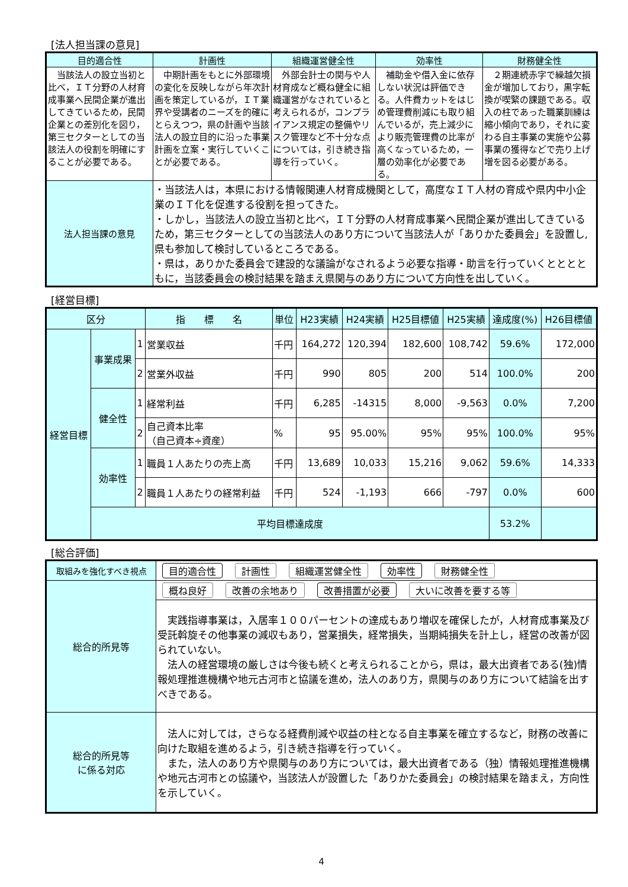[法人担当課の意見]
| 目的適合性 | 計画性 | 組織運営健全性 | 効率性 | 財務健全性 |
| --- | --- | --- | --- | --- |
| 当該法人の設立当初と比べ，ＩＴ分野の人材育成事業へ民間企業が進出してきているため，民間企業との差別化を図り，第三セクターとしての当該法人の役割を明確にすることが必要である。 | 中期計画をもとに外部環境の変化を反映しながら年次計画を策定しているが，ＩＴ業界や受講者のニーズを的確にとらえつつ，県の計画や当該法人の設立目的に沿った事業計画を立案・実行していくことが必要である。 | 外部会計士の関与や人材育成など概ね健全に組織運営がなされていると考えられるが，コンプライアンス規定の整備やリスク管理など不十分な点については，引き続き指導を行っていく。 | 補助金や借入金に依存しない状況は評価できる。人件費カットをはじめ管理費削減にも取り組んでいるが，売上減少により販売管理費の比率が高くなっているため，一層の効率化が必要である。 | ２期連続赤字で繰越欠損金が増加しており，黒字転換が喫緊の課題である。収入の柱であった職業訓練は縮小傾向であり，それに変わる自主事業の実施や公募事業の獲得などで売り上げ増を図る必要がある。 |
| 法人担当課の意見 | ・当該法人は，本県における情報関連人材育成機関として，高度なＩＴ人材の育成や県内中小企業のＩＴ化を促進する役割を担ってきた。 ・しかし，当該法人の設立当初と比べ，ＩＴ分野の人材育成事業へ民間企業が進出してきているため，第三セクターとしての当該法人のあり方について当該法人が「ありかた委員会」を設置し,県も参加して検討しているところである。 ・県は，ありかた委員会で建設的な議論がなされるよう必要な指導・助言を行っていくとととともに，当該委員会の検討結果を踏まえ県関与のあり方について方向性を出していく。 | | | |
[経営目標]
| 区分 | | | 指 標 名 | 単位 | H23実績 | H24実績 | H25目標値 | H25実績 | 達成度(%) | H26目標値 |
| --- | --- | --- | --- | --- | --- | --- | --- | --- | --- | --- |
| 経営目標 | 事業成果 | 1 | 営業収益 | 千円 | 164,272 | 120,394 | 182,600 | 108,742 | 59.6% | 172,000 |
| | | 2 | 営業外収益 | 千円 | 990 | 805 | 200 | 514 | 100.0% | 200 |
| | 健全性 | 1 | 経常利益 | 千円 | 6,285 | -14315 | 8,000 | -9,563 | 0.0% | 7,200 |
| | | 2 | 自己資本比率 （自己資本÷資産） | % | 95 | 95.00% | 95% | 95% | 100.0% | 95% |
| | 効率性 | 1 | 職員１人あたりの売上高 | 千円 | 13,689 | 10,033 | 15,216 | 9,062 | 59.6% | 14,333 |
| | | 2 | 職員１人あたりの経常利益 | 千円 | 524 | -1,193 | 666 | -797 | 0.0% | 600 |
| | 平均目標達成度 | | | | | | | | 53.2% | |
[総合評価]
| 取組みを強化すべき視点 | 目的適合性 計画性 組織運営健全性 効率性 財務健全性 |
| 総合的所見等 | 概ね良好 改善の余地あり 改善措置が必要 大いに改善を要する等 |
| | 実践指導事業は，入居率１００パーセントの達成もあり増収を確保したが，人材育成事業及び受託斡旋その他事業の減収もあり，営業損失，経常損失，当期純損失を計上し，経営の改善が図られていない。 法人の経営環境の厳しさは今後も続くと考えられることから，県は，最大出資者である(独)情報処理推進機構や地元古河市と協議を進め，法人のあり方，県関与のあり方について結論を出すべきである。 |
| 総合的所見等 に係る対応 | 法人に対しては，さらなる経費削減や収益の柱となる自主事業を確立するなど，財務の改善に向けた取組を進めるよう，引き続き指導を行っていく。 また，法人のあり方や県関与のあり方については，最大出資者である（独）情報処理推進機構や地元古河市との協議や，当該法人が設置した「ありかた委員会」の検討結果を踏まえ，方向性を示していく。 |
4